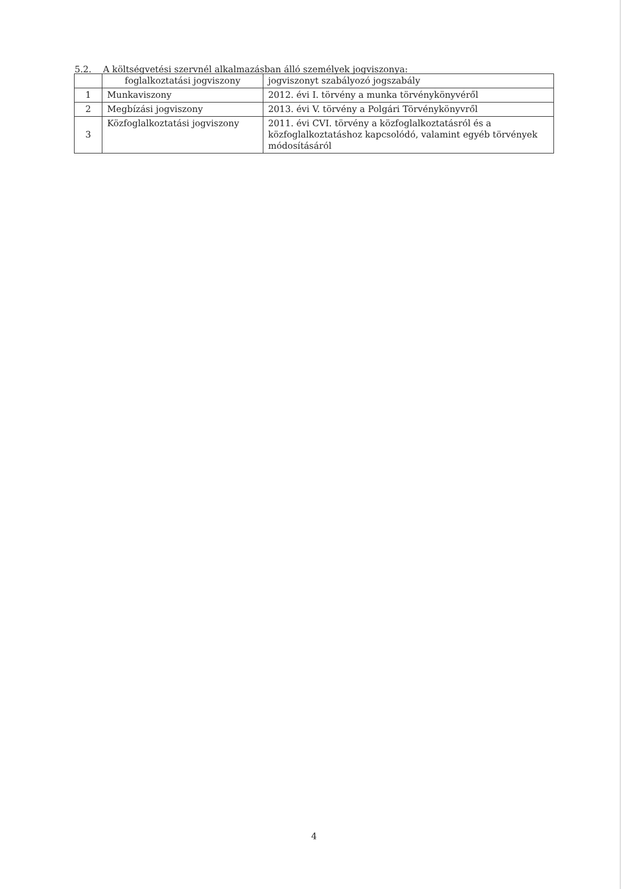5.2. A költségvetési szervnél alkalmazásban álló személyek jogviszonya:
| | foglalkoztatási jogviszony | jogviszonyt szabályozó jogszabály |
| --- | --- | --- |
| 1 | Munkaviszony | 2012. évi I. törvény a munka törvénykönyvéről |
| 2 | Megbízási jogviszony | 2013. évi V. törvény a Polgári Törvénykönyvről |
| 3 | Közfoglalkoztatási jogviszony | 2011. évi CVI. törvény a közfoglalkoztatásról és a közfoglalkoztatáshoz kapcsolódó, valamint egyéb törvények módosításáról |
4